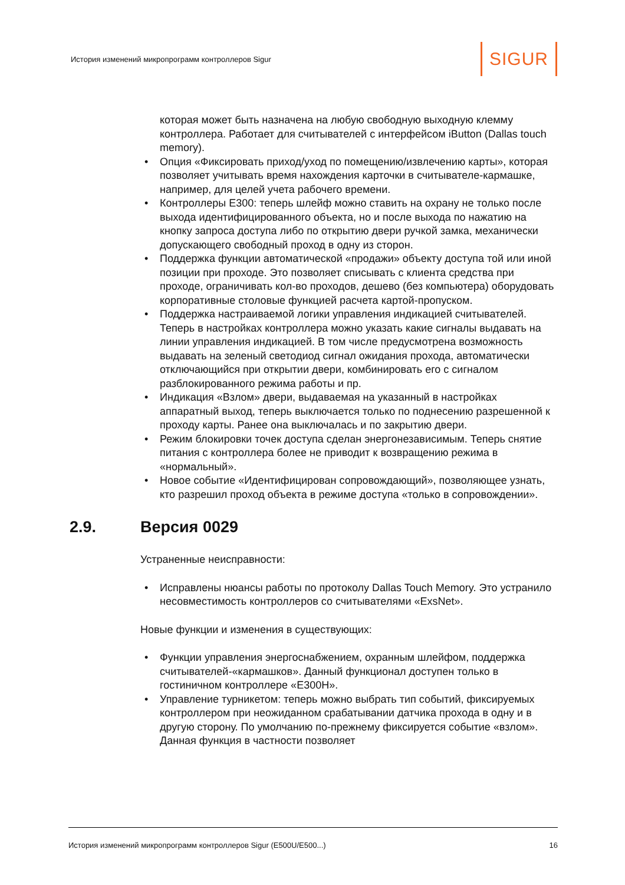История изменений микропрограмм контроллеров Sigur
SIGUR
которая может быть назначена на любую свободную выходную клемму контроллера. Работает для считывателей с интерфейсом iButton (Dallas touch memory).
• Опция «Фиксировать приход/уход по помещению/извлечению карты», которая позволяет учитывать время нахождения карточки в считывателе-кармашке, например, для целей учета рабочего времени.
• Контроллеры E300: теперь шлейф можно ставить на охрану не только после выхода идентифицированного объекта, но и после выхода по нажатию на кнопку запроса доступа либо по открытию двери ручкой замка, механически допускающего свободный проход в одну из сторон.
• Поддержка функции автоматической «продажи» объекту доступа той или иной позиции при проходе. Это позволяет списывать с клиента средства при проходе, ограничивать кол-во проходов, дешево (без компьютера) оборудовать корпоративные столовые функцией расчета картой-пропуском.
• Поддержка настраиваемой логики управления индикацией считывателей. Теперь в настройках контроллера можно указать какие сигналы выдавать на линии управления индикацией. В том числе предусмотрена возможность выдавать на зеленый светодиод сигнал ожидания прохода, автоматически отключающийся при открытии двери, комбинировать его с сигналом разблокированного режима работы и пр.
• Индикация «Взлом» двери, выдаваемая на указанный в настройках аппаратный выход, теперь выключается только по поднесению разрешенной к проходу карты. Ранее она выключалась и по закрытию двери.
• Режим блокировки точек доступа сделан энергонезависимым. Теперь снятие питания с контроллера более не приводит к возвращению режима в «нормальный».
• Новое событие «Идентифицирован сопровождающий», позволяющее узнать, кто разрешил проход объекта в режиме доступа «только в сопровождении».
2.9. Версия 0029
Устраненные неисправности:
• Исправлены нюансы работы по протоколу Dallas Touch Memory. Это устранило несовместимость контроллеров со считывателями «ExsNet».
Новые функции и изменения в существующих:
• Функции управления энергоснабжением, охранным шлейфом, поддержка считывателей-«кармашков». Данный функционал доступен только в гостиничном контроллере «E300H».
• Управление турникетом: теперь можно выбрать тип событий, фиксируемых контроллером при неожиданном срабатывании датчика прохода в одну и в другую сторону. По умолчанию по-прежнему фиксируется событие «взлом». Данная функция в частности позволяет
История изменений микропрограмм контроллеров Sigur (E500U/E500...) 16